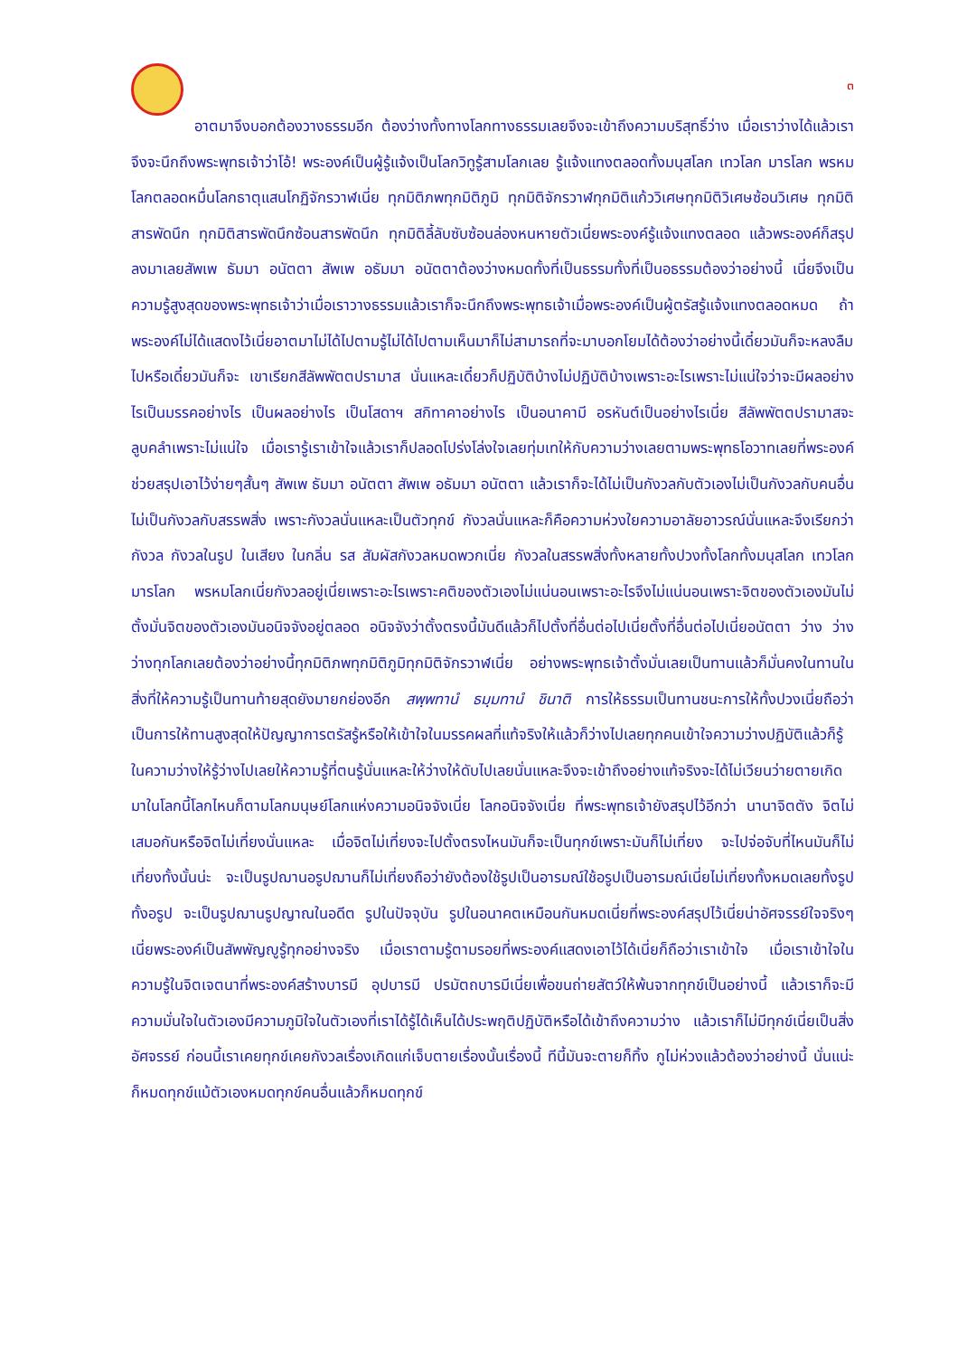๓
อาตมาจึงบอกต้องวางธรรมอีก ต้องว่างทั้งทางโลกทางธรรมเลยจึงจะเข้าถึงความบริสุทธิ์ว่าง เมื่อเราว่างได้แล้วเราจึงจะนึกถึงพระพุทธเจ้าว่าโอ้! พระองค์เป็นผู้รู้แจ้งเป็นโลกวิทูรู้สามโลกเลย รู้แจ้งแทงตลอดทั้งมนุสโลก เทวโลก มารโลก พรหมโลกตลอดหมื่นโลกธาตุแสนโกฏิจักรวาฬเนี่ย ทุกมิติภพทุกมิติภูมิ ทุกมิติจักรวาฬทุกมิติแก้ววิเศษทุกมิติวิเศษซ้อนวิเศษ ทุกมิติสารพัดนึก ทุกมิติสารพัดนึกซ้อนสารพัดนึก ทุกมิติลี้ลับซับซ้อนล่องหนหายตัวเนี่ยพระองค์รู้แจ้งแทงตลอด แล้วพระองค์ก็สรุปลงมาเลยสัพเพ ธัมมา อนัตตา สัพเพ อธัมมา อนัตตาต้องว่างหมดทั้งที่เป็นธรรมทั้งที่เป็นอธรรมต้องว่าอย่างนี้ เนี่ยจึงเป็นความรู้สูงสุดของพระพุทธเจ้าว่าเมื่อเราวางธรรมแล้วเราก็จะนึกถึงพระพุทธเจ้าเมื่อพระองค์เป็นผู้ตรัสรู้แจ้งแทงตลอดหมด ถ้าพระองค์ไม่ได้แสดงไว้เนี่ยอาตมาไม่ได้ไปตามรู้ไม่ได้ไปตามเห็นมาก็ไม่สามารถที่จะมาบอกโยมได้ต้องว่าอย่างนี้เดี๋ยวมันก็จะหลงลืมไปหรือเดี๋ยวมันก็จะ เขาเรียกสีลัพพัตตปรามาส นั่นแหละเดี๋ยวก็ปฏิบัติบ้างไม่ปฏิบัติบ้างเพราะอะไรเพราะไม่แน่ใจว่าจะมีผลอย่างไรเป็นมรรคอย่างไร เป็นผลอย่างไร เป็นโสดาฯ สกิทาคาอย่างไร เป็นอนาคามี อรหันต์เป็นอย่างไรเนี่ย สีลัพพัตตปรามาสจะลูบคลำเพราะไม่แน่ใจ เมื่อเรารู้เราเข้าใจแล้วเราก็ปลอดโปร่งโล่งใจเลยทุ่มเทให้กับความว่างเลยตามพระพุทธโอวาทเลยที่พระองค์ช่วยสรุปเอาไว้ง่ายๆสั้นๆ สัพเพ ธัมมา อนัตตา สัพเพ อธัมมา อนัตตา แล้วเราก็จะได้ไม่เป็นกังวลกับตัวเองไม่เป็นกังวลกับคนอื่น ไม่เป็นกังวลกับสรรพสิ่ง เพราะกังวลนั่นแหละเป็นตัวทุกข์ กังวลนั่นแหละก็คือความห่วงใยความอาลัยอาวรณ์นั่นแหละจึงเรียกว่ากังวล กังวลในรูป ในเสียง ในกลิ่น รส สัมผัสกังวลหมดพวกเนี่ย กังวลในสรรพสิ่งทั้งหลายทั้งปวงทั้งโลกทั้งมนุสโลก เทวโลก มารโลก พรหมโลกเนี่ยกังวลอยู่เนี่ยเพราะอะไรเพราะคติของตัวเองไม่แน่นอนเพราะอะไรจึงไม่แน่นอนเพราะจิตของตัวเองมันไม่ตั้งมั่นจิตของตัวเองมันอนิจจังอยู่ตลอด อนิจจังว่าตั้งตรงนี้มันดีแล้วก็ไปตั้งที่อื่นต่อไปเนี่ยตั้งที่อื่นต่อไปเนี่ยอนัตตา ว่าง ว่าง ว่างทุกโลกเลยต้องว่าอย่างนี้ทุกมิติภพทุกมิติภูมิทุกมิติจักรวาฬเนี่ย อย่างพระพุทธเจ้าตั้งมั่นเลยเป็นทานแล้วก็มั่นคงในทานในสิ่งที่ให้ความรู้เป็นทานท้ายสุดยังมายกย่องอีก สพฺพทานํ ธมฺมทานํ ชินาติ การให้ธรรมเป็นทานชนะการให้ทั้งปวงเนี่ยถือว่าเป็นการให้ทานสูงสุดให้ปัญญาการตรัสรู้หรือให้เข้าใจในมรรคผลที่แท้จริงให้แล้วก็ว่างไปเลยทุกคนเข้าใจความว่างปฏิบัติแล้วก็รู้ในความว่างให้รู้ว่างไปเลยให้ความรู้ที่ตนรู้นั่นแหละให้ว่างให้ดับไปเลยนั่นแหละจึงจะเข้าถึงอย่างแท้จริงจะได้ไม่เวียนว่ายตายเกิดมาในโลกนี้โลกไหนก็ตามโลกมนุษย์โลกแห่งความอนิจจังเนี่ย โลกอนิจจังเนี่ย ที่พระพุทธเจ้ายังสรุปไว้อีกว่า นานาจิตตัง จิตไม่เสมอกันหรือจิตไม่เที่ยงนั่นแหละ เมื่อจิตไม่เที่ยงจะไปตั้งตรงไหนมันก็จะเป็นทุกข์เพราะมันก็ไม่เที่ยง จะไปจ่อจับที่ไหนมันก็ไม่เที่ยงทั้งนั้นน่ะ จะเป็นรูปฌานอรูปฌานก็ไม่เที่ยงถือว่ายังต้องใช้รูปเป็นอารมณ์ใช้อรูปเป็นอารมณ์เนี่ยไม่เที่ยงทั้งหมดเลยทั้งรูปทั้งอรูป จะเป็นรูปฌานรูปญาณในอดีต รูปในปัจจุบัน รูปในอนาคตเหมือนกันหมดเนี่ยที่พระองค์สรุปไว้เนี่ยน่าอัศจรรย์ใจจริงๆเนี่ยพระองค์เป็นสัพพัญญูรู้ทุกอย่างจริง เมื่อเราตามรู้ตามรอยที่พระองค์แสดงเอาไว้ได้เนี่ยก็ถือว่าเราเข้าใจ เมื่อเราเข้าใจในความรู้ในจิตเจตนาที่พระองค์สร้างบารมี อุปบารมี ปรมัตถบารมีเนี่ยเพื่อขนถ่ายสัตว์ให้พ้นจากทุกข์เป็นอย่างนี้ แล้วเราก็จะมีความมั่นใจในตัวเองมีความภูมิใจในตัวเองที่เราได้รู้ได้เห็นได้ประพฤติปฏิบัติหรือได้เข้าถึงความว่าง แล้วเราก็ไม่มีทุกข์เนี่ยเป็นสิ่งอัศจรรย์ ก่อนนี้เราเคยทุกข์เคยกังวลเรื่องเกิดแก่เจ็บตายเรื่องนั้นเรื่องนี้ ทีนี้มันจะตายก็ทิ้ง กูไม่ห่วงแล้วต้องว่าอย่างนี้ นั่นแน่ะก็หมดทุกข์แม้ตัวเองหมดทุกข์คนอื่นแล้วก็หมดทุกข์